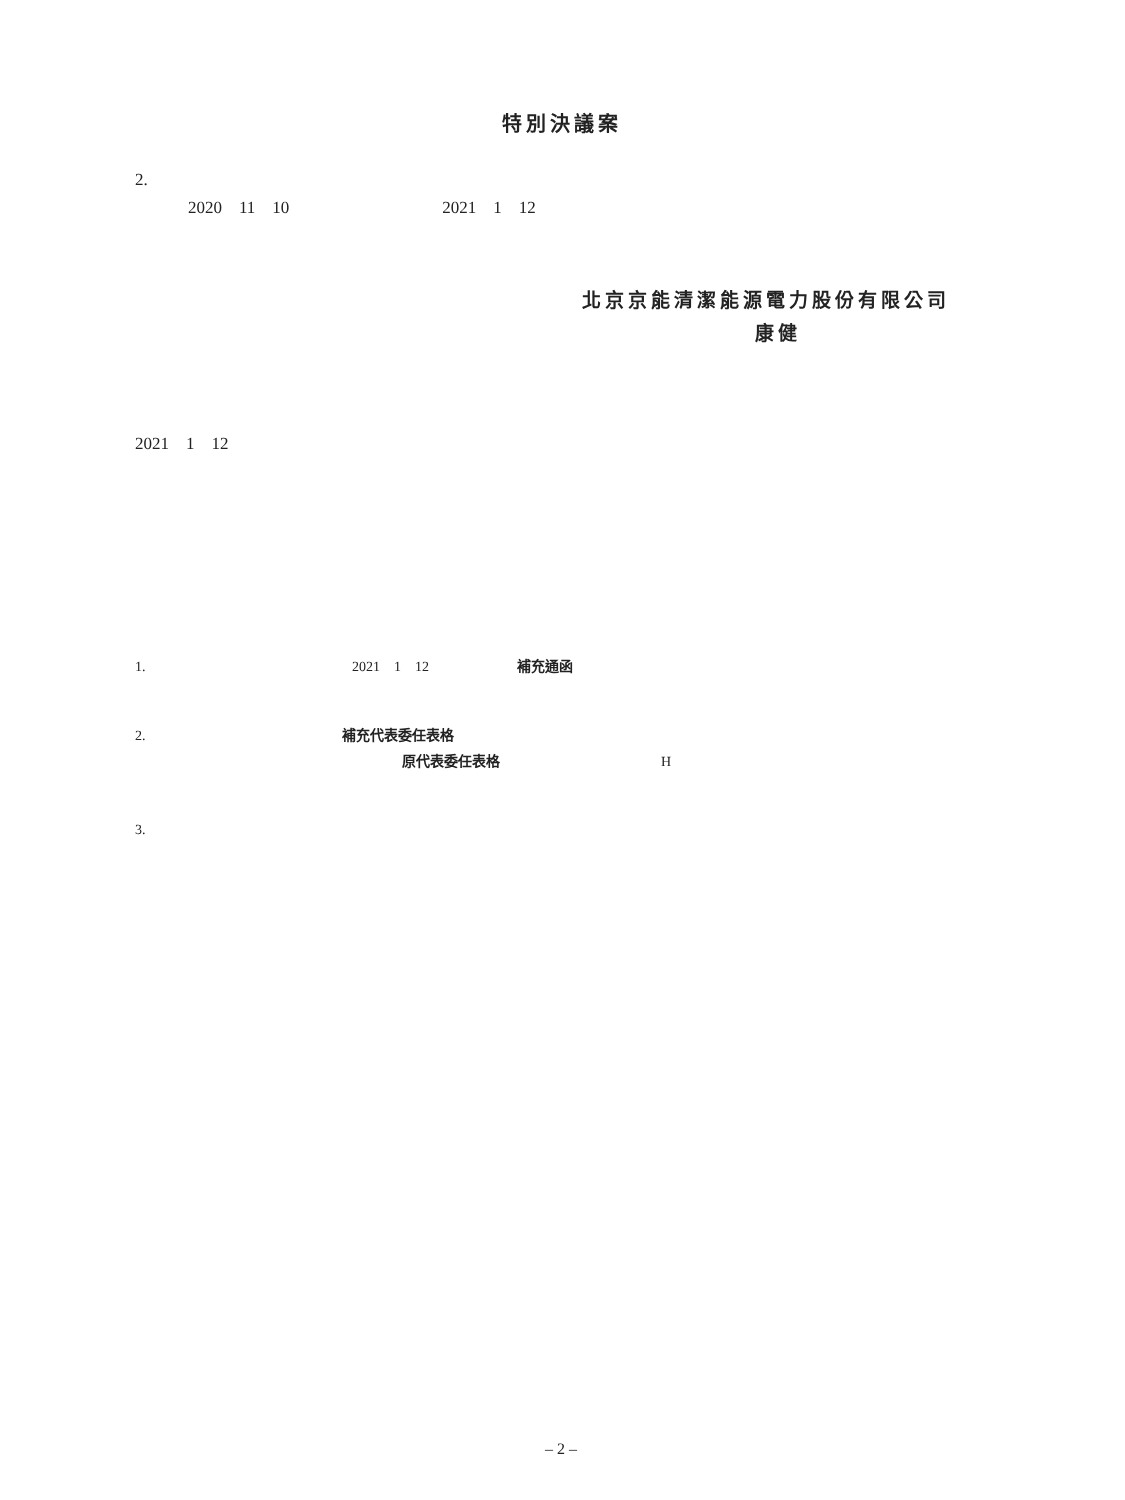特別決議案
2.
2020 11 10 2021 1 12
北京京能清潔能源電力股份有限公司
康健
2021 1 12
1. 2021 1 12 補充通函
2. 補充代表委任表格
原代表委任表格 H
3.
– 2 –